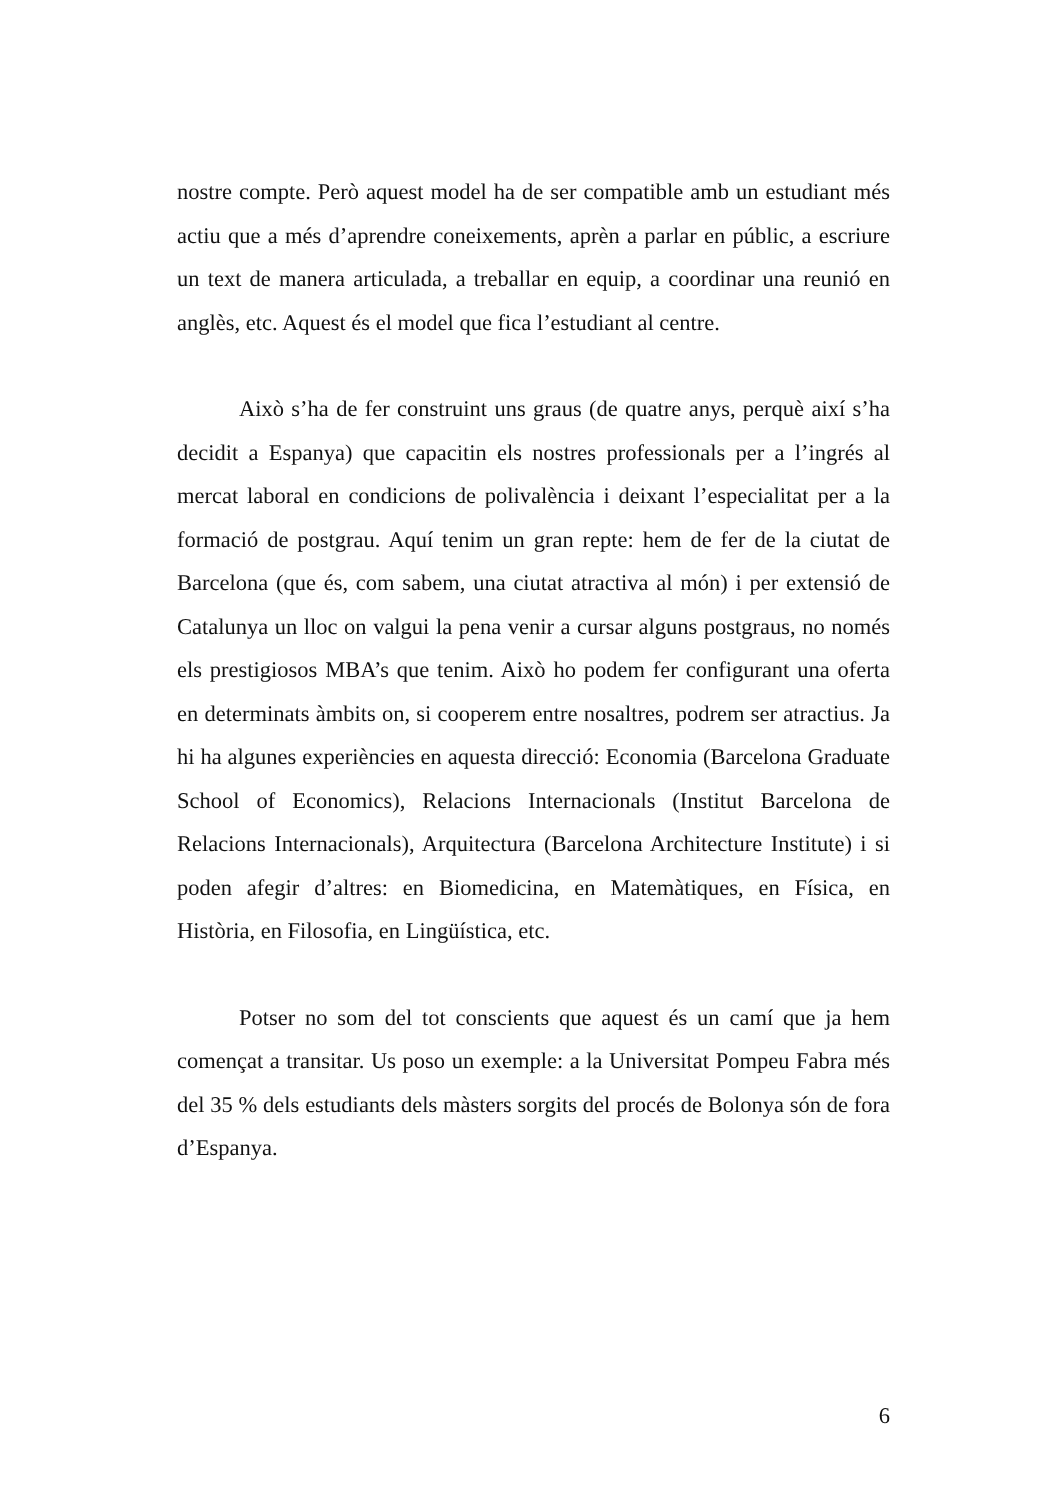nostre compte. Però aquest model ha de ser compatible amb un estudiant més actiu que a més d’aprendre coneixements, aprèn a parlar en públic, a escriure un text de manera articulada, a treballar en equip, a coordinar una reunió en anglès, etc. Aquest és el model que fica l’estudiant al centre.
Això s’ha de fer construint uns graus (de quatre anys, perquè així s’ha decidit a Espanya) que capacitin els nostres professionals per a l’ingrés al mercat laboral en condicions de polivalència i deixant l’especialitat per a la formació de postgrau. Aquí tenim un gran repte: hem de fer de la ciutat de Barcelona (que és, com sabem, una ciutat atractiva al món) i per extensió de Catalunya un lloc on valgui la pena venir a cursar alguns postgraus, no només els prestigiosos MBA’s que tenim. Això ho podem fer configurant una oferta en determinats àmbits on, si cooperem entre nosaltres, podrem ser atractius. Ja hi ha algunes experiències en aquesta direcció: Economia (Barcelona Graduate School of Economics), Relacions Internacionals (Institut Barcelona de Relacions Internacionals), Arquitectura (Barcelona Architecture Institute) i si poden afegir d’altres: en Biomedicina, en Matemàtiques, en Física, en Història, en Filosofia, en Lingüística, etc.
Potser no som del tot conscients que aquest és un camí que ja hem començat a transitar. Us poso un exemple: a la Universitat Pompeu Fabra més del 35 % dels estudiants dels màsters sorgits del procés de Bolonya són de fora d’Espanya.
6